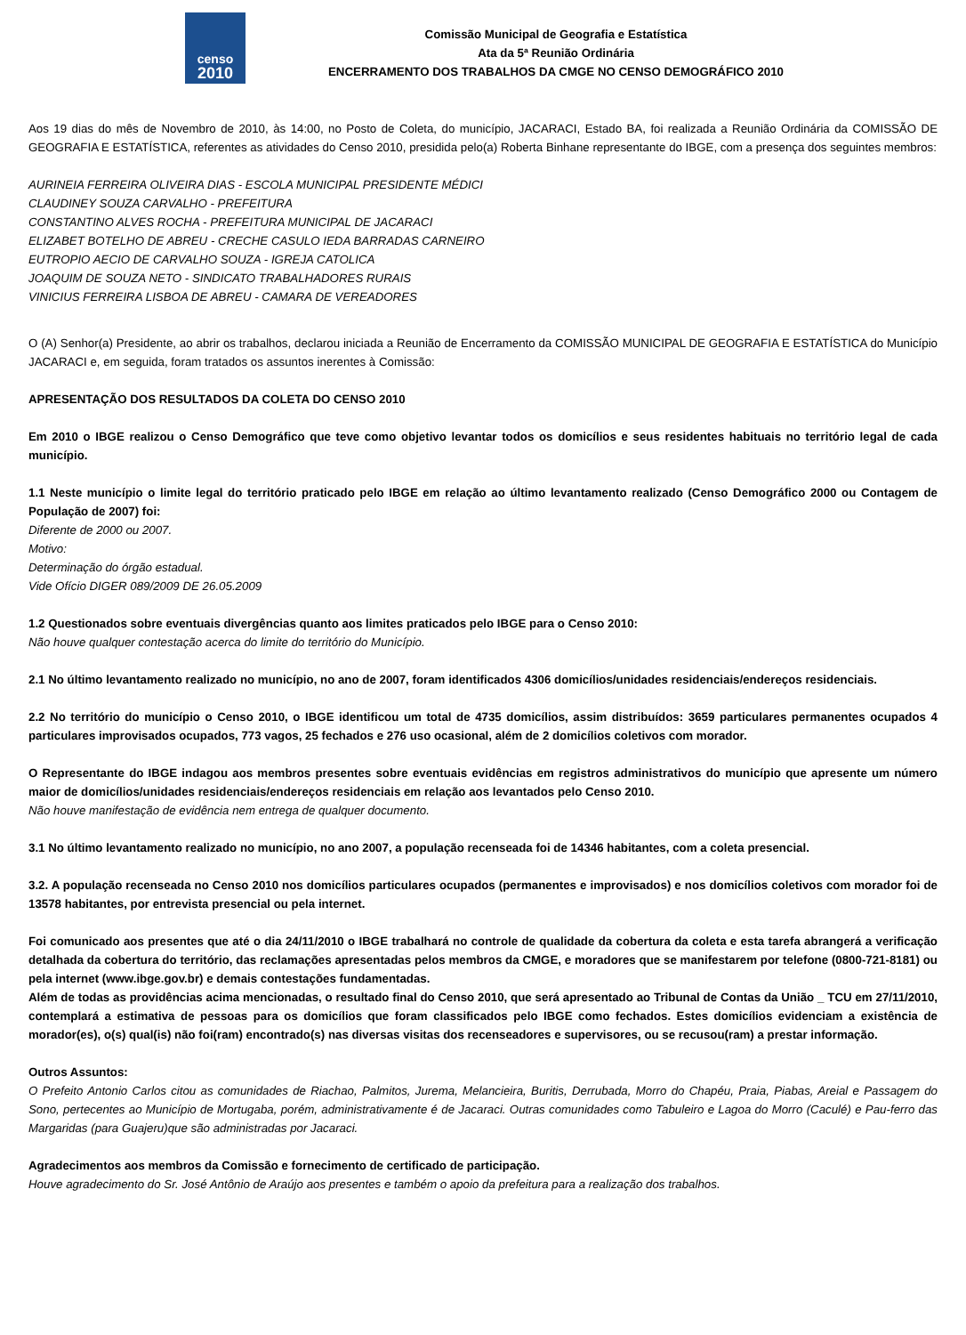censo
2010
Comissão Municipal de Geografia e Estatística
Ata da 5ª Reunião Ordinária
ENCERRAMENTO DOS TRABALHOS DA CMGE NO CENSO DEMOGRÁFICO 2010
Aos 19 dias do mês de Novembro de 2010, às 14:00, no Posto de Coleta, do município, JACARACI, Estado BA, foi realizada a Reunião Ordinária da COMISSÃO DE GEOGRAFIA E ESTATÍSTICA, referentes as atividades do Censo 2010, presidida pelo(a) Roberta Binhane representante do IBGE, com a presença dos seguintes membros:
AURINEIA FERREIRA OLIVEIRA DIAS - ESCOLA MUNICIPAL PRESIDENTE MÉDICI
CLAUDINEY SOUZA CARVALHO - PREFEITURA
CONSTANTINO ALVES ROCHA - PREFEITURA MUNICIPAL DE JACARACI
ELIZABET BOTELHO DE ABREU - CRECHE CASULO IEDA BARRADAS CARNEIRO
EUTROPIO AECIO DE CARVALHO SOUZA - IGREJA CATOLICA
JOAQUIM DE SOUZA NETO - SINDICATO TRABALHADORES RURAIS
VINICIUS FERREIRA LISBOA DE ABREU - CAMARA DE VEREADORES
O (A) Senhor(a) Presidente, ao abrir os trabalhos, declarou iniciada a Reunião de Encerramento da COMISSÃO MUNICIPAL DE GEOGRAFIA E ESTATÍSTICA do Município JACARACI e, em seguida, foram tratados os assuntos inerentes à Comissão:
APRESENTAÇÃO DOS RESULTADOS DA COLETA DO CENSO 2010
Em 2010 o IBGE realizou o Censo Demográfico que teve como objetivo levantar todos os domicílios e seus residentes habituais no território legal de cada município.
1.1 Neste município o limite legal do território praticado pelo IBGE em relação ao último levantamento realizado (Censo Demográfico 2000 ou Contagem de População de 2007) foi:
Diferente de 2000 ou 2007.
Motivo:
Determinação do órgão estadual.
Vide Ofício DIGER 089/2009 DE 26.05.2009
1.2 Questionados sobre eventuais divergências quanto aos limites praticados pelo IBGE para o Censo 2010:
Não houve qualquer contestação acerca do limite do território do Município.
2.1 No último levantamento realizado no município, no ano de 2007, foram identificados 4306 domicílios/unidades residenciais/endereços residenciais.
2.2 No território do município o Censo 2010, o IBGE identificou um total de 4735 domicílios, assim distribuídos: 3659 particulares permanentes ocupados 4 particulares improvisados ocupados, 773 vagos, 25 fechados e 276 uso ocasional, além de 2 domicílios coletivos com morador.
O Representante do IBGE indagou aos membros presentes sobre eventuais evidências em registros administrativos do município que apresente um número maior de domicílios/unidades residenciais/endereços residenciais em relação aos levantados pelo Censo 2010.
Não houve manifestação de evidência nem entrega de qualquer documento.
3.1 No último levantamento realizado no município, no ano 2007, a população recenseada foi de 14346 habitantes, com a coleta presencial.
3.2. A população recenseada no Censo 2010 nos domicílios particulares ocupados (permanentes e improvisados) e nos domicílios coletivos com morador foi de 13578 habitantes, por entrevista presencial ou pela internet.
Foi comunicado aos presentes que até o dia 24/11/2010 o IBGE trabalhará no controle de qualidade da cobertura da coleta e esta tarefa abrangerá a verificação detalhada da cobertura do território, das reclamações apresentadas pelos membros da CMGE, e moradores que se manifestarem por telefone (0800-721-8181) ou pela internet (www.ibge.gov.br) e demais contestações fundamentadas.
Além de todas as providências acima mencionadas, o resultado final do Censo 2010, que será apresentado ao Tribunal de Contas da União _ TCU em 27/11/2010, contemplará a estimativa de pessoas para os domicílios que foram classificados pelo IBGE como fechados. Estes domicílios evidenciam a existência de morador(es), o(s) qual(is) não foi(ram) encontrado(s) nas diversas visitas dos recenseadores e supervisores, ou se recusou(ram) a prestar informação.
Outros Assuntos:
O Prefeito Antonio Carlos citou as comunidades de Riachao, Palmitos, Jurema, Melancieira, Buritis, Derrubada, Morro do Chapéu, Praia, Piabas, Areial e Passagem do Sono, pertecentes ao Município de Mortugaba, porém, administrativamente é de Jacaraci. Outras comunidades como Tabuleiro e Lagoa do Morro (Caculé) e Pau-ferro das Margaridas (para Guajeru)que são administradas por Jacaraci.
Agradecimentos aos membros da Comissão e fornecimento de certificado de participação.
Houve agradecimento do Sr. José Antônio de Araújo aos presentes e também o apoio da prefeitura para a realização dos trabalhos.